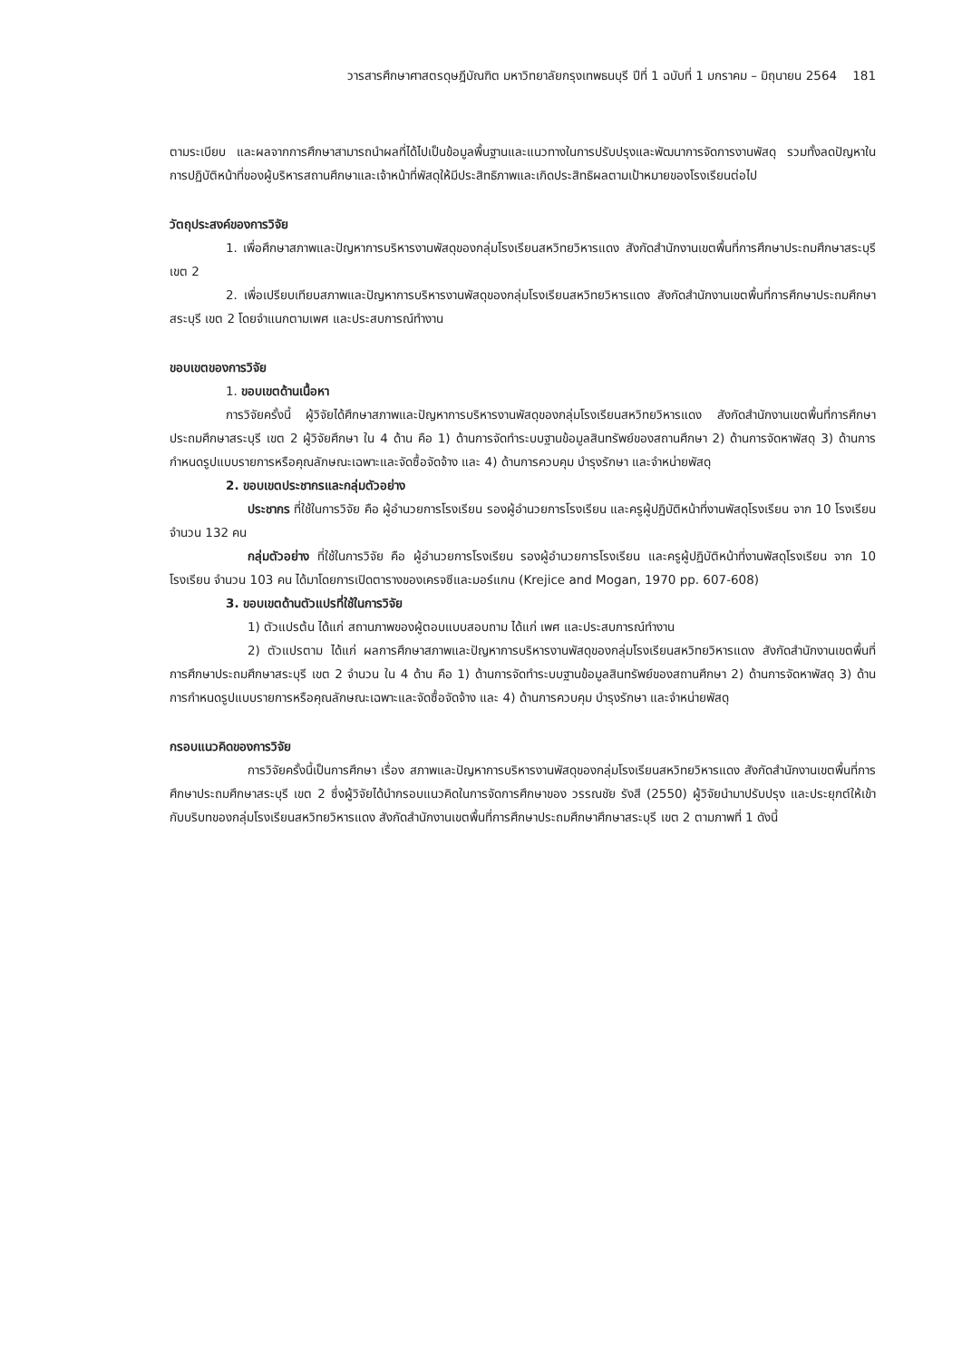วารสารศึกษาศาสตรดุษฎีบัณฑิต มหาวิทยาลัยกรุงเทพธนบุรี ปีที่ 1 ฉบับที่ 1 มกราคม – มิถุนายน 2564 181
ตามระเบียบ และผลจากการศึกษาสามารถนำผลที่ได้ไปเป็นข้อมูลพื้นฐานและแนวทางในการปรับปรุงและพัฒนาการจัดการงานพัสดุ รวมทั้งลดปัญหาในการปฏิบัติหน้าที่ของผู้บริหารสถานศึกษาและเจ้าหน้าที่พัสดุให้มีประสิทธิภาพและเกิดประสิทธิผลตามเป้าหมายของโรงเรียนต่อไป
วัตถุประสงค์ของการวิจัย
1. เพื่อศึกษาสภาพและปัญหาการบริหารงานพัสดุของกลุ่มโรงเรียนสหวิทยวิหารแดง สังกัดสำนักงานเขตพื้นที่การศึกษาประถมศึกษาสระบุรี เขต 2
2. เพื่อเปรียบเทียบสภาพและปัญหาการบริหารงานพัสดุของกลุ่มโรงเรียนสหวิทยวิหารแดง สังกัดสำนักงานเขตพื้นที่การศึกษาประถมศึกษาสระบุรี เขต 2 โดยจำแนกตามเพศ และประสบการณ์ทำงาน
ขอบเขตของการวิจัย
1. ขอบเขตด้านเนื้อหา
การวิจัยครั้งนี้ ผู้วิจัยได้ศึกษาสภาพและปัญหาการบริหารงานพัสดุของกลุ่มโรงเรียนสหวิทยวิหารแดง สังกัดสำนักงานเขตพื้นที่การศึกษาประถมศึกษาสระบุรี เขต 2 ผู้วิจัยศึกษา ใน 4 ด้าน คือ 1) ด้านการจัดทำระบบฐานข้อมูลสินทรัพย์ของสถานศึกษา 2) ด้านการจัดหาพัสดุ 3) ด้านการกำหนดรูปแบบรายการหรือคุณลักษณะเฉพาะและจัดซื้อจัดจ้าง และ 4) ด้านการควบคุม บำรุงรักษา และจำหน่ายพัสดุ
2. ขอบเขตประชากรและกลุ่มตัวอย่าง
ประชากร ที่ใช้ในการวิจัย คือ ผู้อำนวยการโรงเรียน รองผู้อำนวยการโรงเรียน และครูผู้ปฏิบัติหน้าที่งานพัสดุโรงเรียน จาก 10 โรงเรียน จำนวน 132 คน
กลุ่มตัวอย่าง ที่ใช้ในการวิจัย คือ ผู้อำนวยการโรงเรียน รองผู้อำนวยการโรงเรียน และครูผู้ปฏิบัติหน้าที่งานพัสดุโรงเรียน จาก 10 โรงเรียน จำนวน 103 คน ได้มาโดยการเปิดตารางของเครจซีและมอร์แกน (Krejice and Mogan, 1970 pp. 607-608)
3. ขอบเขตด้านตัวแปรที่ใช้ในการวิจัย
1) ตัวแปรต้น ได้แก่ สถานภาพของผู้ตอบแบบสอบถาม ได้แก่ เพศ และประสบการณ์ทำงาน
2) ตัวแปรตาม ได้แก่ ผลการศึกษาสภาพและปัญหาการบริหารงานพัสดุของกลุ่มโรงเรียนสหวิทยวิหารแดง สังกัดสำนักงานเขตพื้นที่การศึกษาประถมศึกษาสระบุรี เขต 2 จำนวน ใน 4 ด้าน คือ 1) ด้านการจัดทำระบบฐานข้อมูลสินทรัพย์ของสถานศึกษา 2) ด้านการจัดหาพัสดุ 3) ด้านการกำหนดรูปแบบรายการหรือคุณลักษณะเฉพาะและจัดซื้อจัดจ้าง และ 4) ด้านการควบคุม บำรุงรักษา และจำหน่ายพัสดุ
กรอบแนวคิดของการวิจัย
การวิจัยครั้งนี้เป็นการศึกษา เรื่อง สภาพและปัญหาการบริหารงานพัสดุของกลุ่มโรงเรียนสหวิทยวิหารแดง สังกัดสำนักงานเขตพื้นที่การศึกษาประถมศึกษาสระบุรี เขต 2 ซึ่งผู้วิจัยได้นำกรอบแนวคิดในการจัดการศึกษาของ วรรณชัย รังสี (2550) ผู้วิจัยนำมาปรับปรุง และประยุกต์ให้เข้ากับบริบทของกลุ่มโรงเรียนสหวิทยวิหารแดง สังกัดสำนักงานเขตพื้นที่การศึกษาประถมศึกษาศึกษาสระบุรี เขต 2 ตามภาพที่ 1 ดังนี้